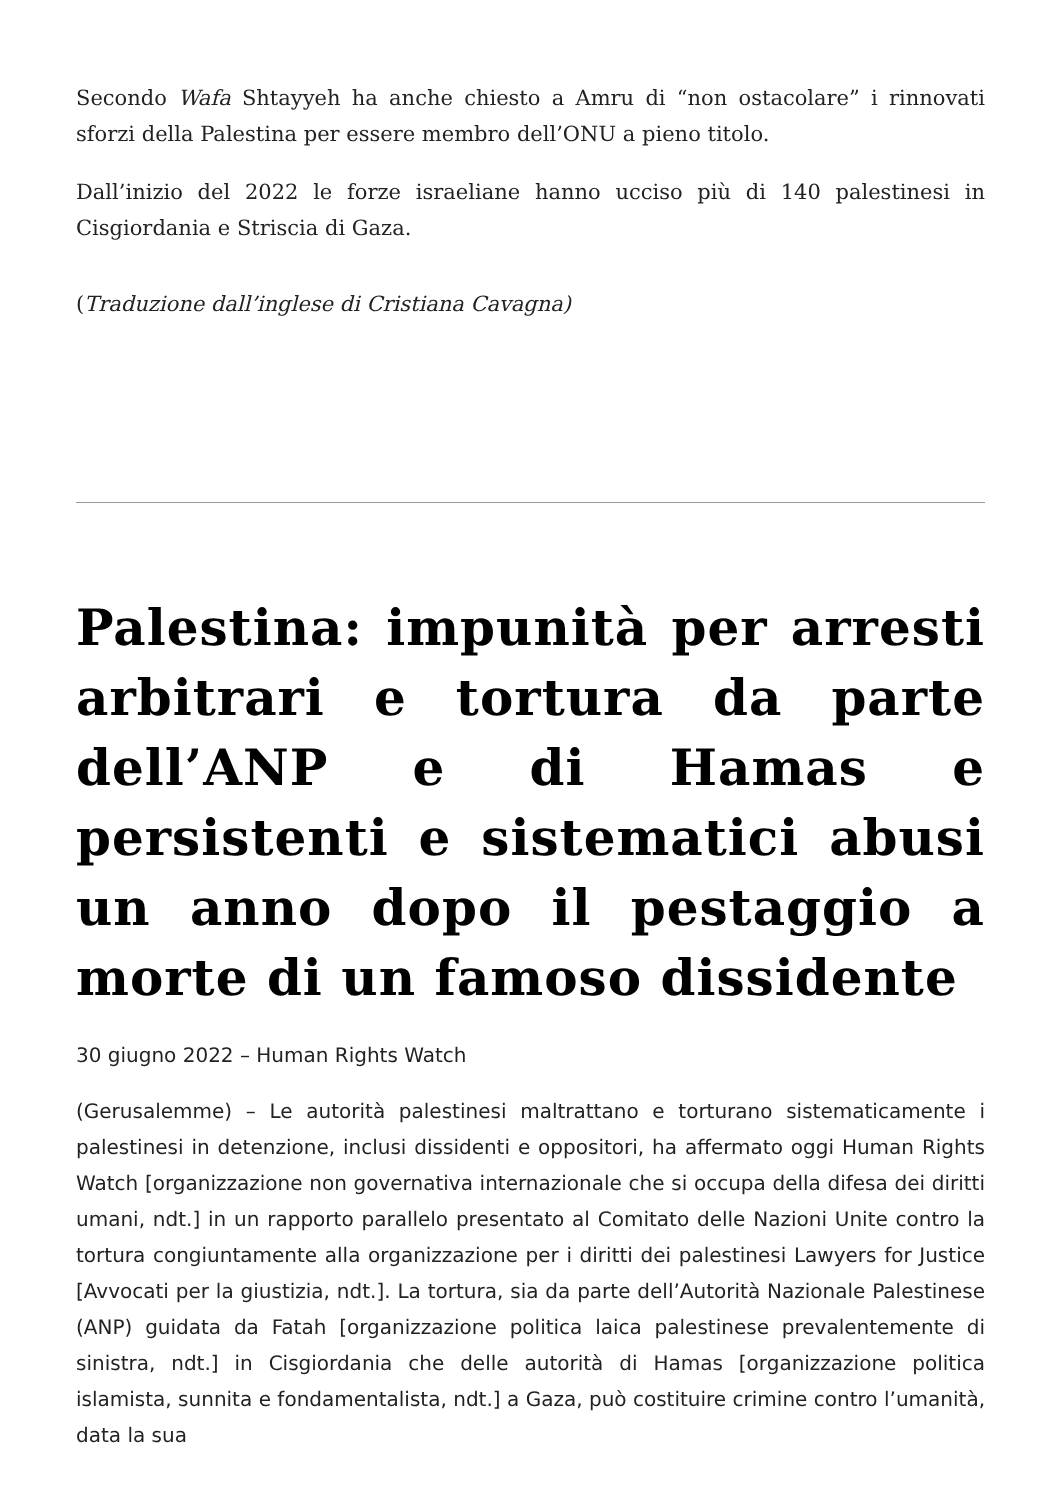Secondo Wafa Shtayyeh ha anche chiesto a Amru di “non ostacolare” i rinnovati sforzi della Palestina per essere membro dell’ONU a pieno titolo.
Dall’inizio del 2022 le forze israeliane hanno ucciso più di 140 palestinesi in Cisgiordania e Striscia di Gaza.
(Traduzione dall’inglese di Cristiana Cavagna)
Palestina: impunità per arresti arbitrari e tortura da parte dell’ANP e di Hamas e persistenti e sistematici abusi un anno dopo il pestaggio a morte di un famoso dissidente
30 giugno 2022 – Human Rights Watch
(Gerusalemme) – Le autorità palestinesi maltrattano e torturano sistematicamente i palestinesi in detenzione, inclusi dissidenti e oppositori, ha affermato oggi Human Rights Watch [organizzazione non governativa internazionale che si occupa della difesa dei diritti umani, ndt.] in un rapporto parallelo presentato al Comitato delle Nazioni Unite contro la tortura congiuntamente alla organizzazione per i diritti dei palestinesi Lawyers for Justice [Avvocati per la giustizia, ndt.]. La tortura, sia da parte dell’Autorità Nazionale Palestinese (ANP) guidata da Fatah [organizzazione politica laica palestinese prevalentemente di sinistra, ndt.] in Cisgiordania che delle autorità di Hamas [organizzazione politica islamista, sunnita e fondamentalista, ndt.] a Gaza, può costituire crimine contro l’umanità, data la sua